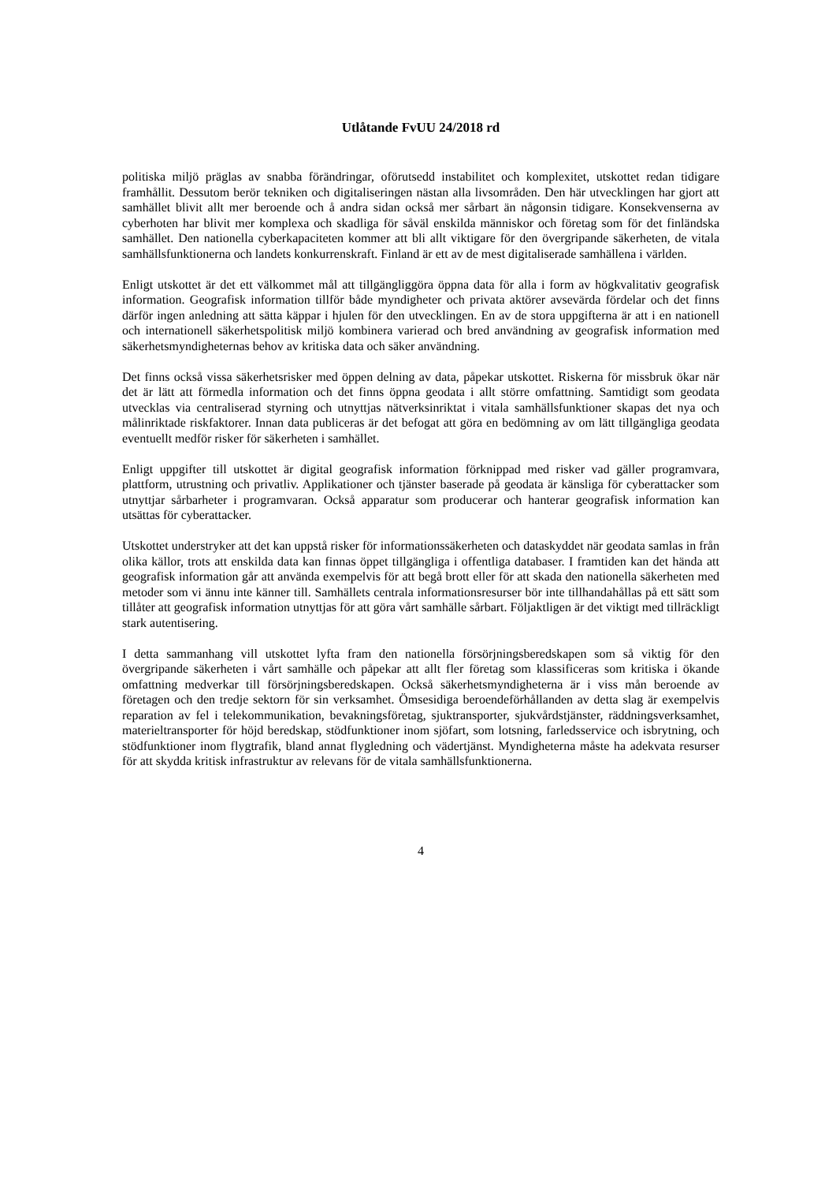Utlåtande FvUU 24/2018 rd
politiska miljö präglas av snabba förändringar, oförutsedd instabilitet och komplexitet, utskottet redan tidigare framhållit. Dessutom berör tekniken och digitaliseringen nästan alla livsområden. Den här utvecklingen har gjort att samhället blivit allt mer beroende och å andra sidan också mer sårbart än någonsin tidigare. Konsekvenserna av cyberhoten har blivit mer komplexa och skadliga för såväl enskilda människor och företag som för det finländska samhället. Den nationella cyberkapaciteten kommer att bli allt viktigare för den övergripande säkerheten, de vitala samhällsfunktionerna och landets konkurrenskraft. Finland är ett av de mest digitaliserade samhällena i världen.
Enligt utskottet är det ett välkommet mål att tillgängliggöra öppna data för alla i form av högkvalitativ geografisk information. Geografisk information tillför både myndigheter och privata aktörer avsevärda fördelar och det finns därför ingen anledning att sätta käppar i hjulen för den utvecklingen. En av de stora uppgifterna är att i en nationell och internationell säkerhetspolitisk miljö kombinera varierad och bred användning av geografisk information med säkerhetsmyndigheternas behov av kritiska data och säker användning.
Det finns också vissa säkerhetsrisker med öppen delning av data, påpekar utskottet. Riskerna för missbruk ökar när det är lätt att förmedla information och det finns öppna geodata i allt större omfattning. Samtidigt som geodata utvecklas via centraliserad styrning och utnyttjas nätverksinriktat i vitala samhällsfunktioner skapas det nya och målinriktade riskfaktorer. Innan data publiceras är det befogat att göra en bedömning av om lätt tillgängliga geodata eventuellt medför risker för säkerheten i samhället.
Enligt uppgifter till utskottet är digital geografisk information förknippad med risker vad gäller programvara, plattform, utrustning och privatliv. Applikationer och tjänster baserade på geodata är känsliga för cyberattacker som utnyttjar sårbarheter i programvaran. Också apparatur som producerar och hanterar geografisk information kan utsättas för cyberattacker.
Utskottet understryker att det kan uppstå risker för informationssäkerheten och dataskyddet när geodata samlas in från olika källor, trots att enskilda data kan finnas öppet tillgängliga i offentliga databaser. I framtiden kan det hända att geografisk information går att använda exempelvis för att begå brott eller för att skada den nationella säkerheten med metoder som vi ännu inte känner till. Samhällets centrala informationsresurser bör inte tillhandahållas på ett sätt som tillåter att geografisk information utnyttjas för att göra vårt samhälle sårbart. Följaktligen är det viktigt med tillräckligt stark autentisering.
I detta sammanhang vill utskottet lyfta fram den nationella försörjningsberedskapen som så viktig för den övergripande säkerheten i vårt samhälle och påpekar att allt fler företag som klassificeras som kritiska i ökande omfattning medverkar till försörjningsberedskapen. Också säkerhetsmyndigheterna är i viss mån beroende av företagen och den tredje sektorn för sin verksamhet. Ömsesidiga beroendeförhållanden av detta slag är exempelvis reparation av fel i telekommunikation, bevakningsföretag, sjuktransporter, sjukvårdstjänster, räddningsverksamhet, materieltransporter för höjd beredskap, stödfunktioner inom sjöfart, som lotsning, farledsservice och isbrytning, och stödfunktioner inom flygtrafik, bland annat flygledning och vädertjänst. Myndigheterna måste ha adekvata resurser för att skydda kritisk infrastruktur av relevans för de vitala samhällsfunktionerna.
4